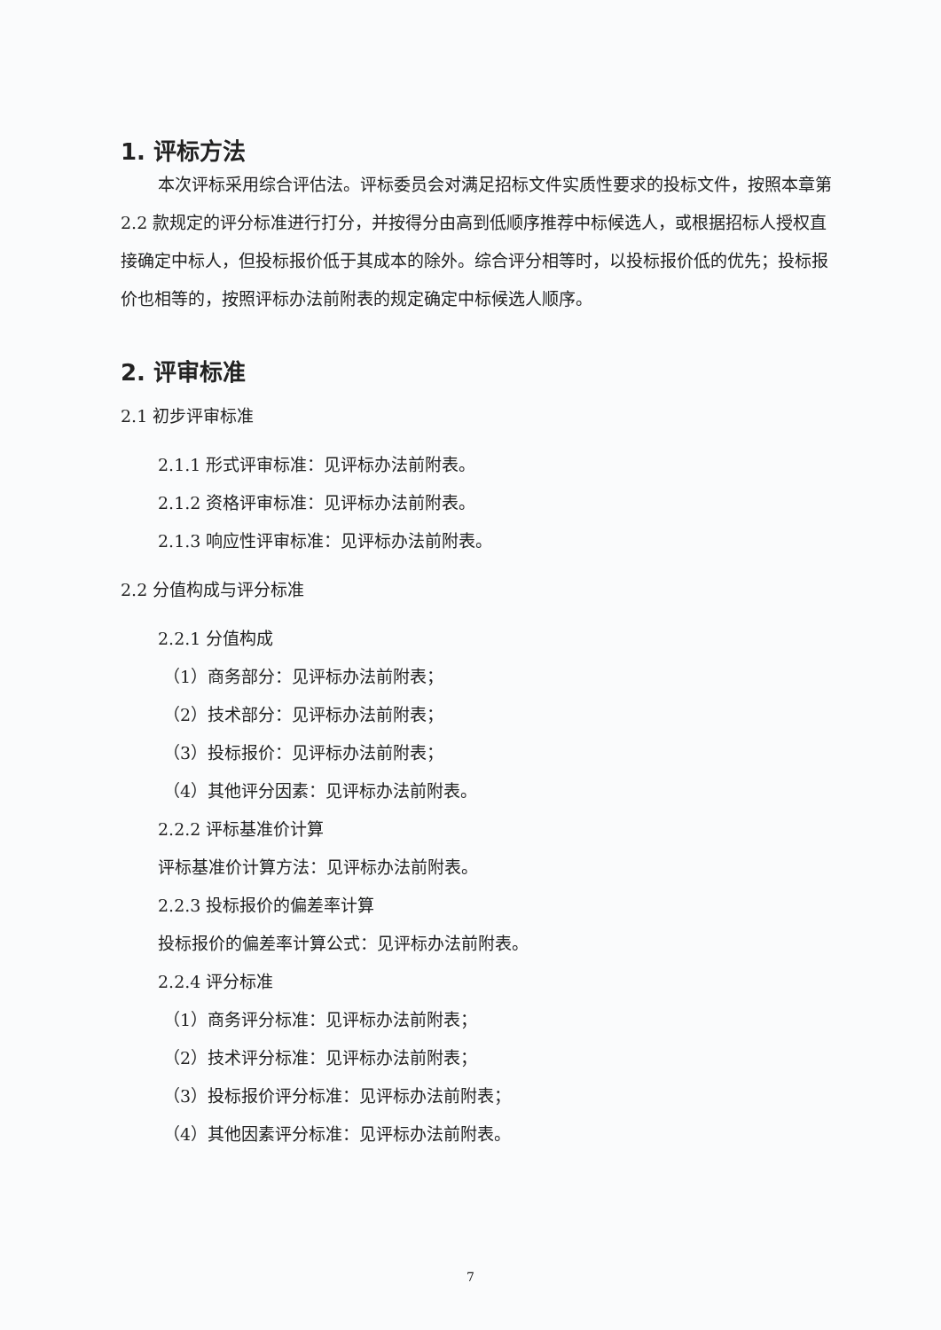1. 评标方法
本次评标采用综合评估法。评标委员会对满足招标文件实质性要求的投标文件，按照本章第 2.2 款规定的评分标准进行打分，并按得分由高到低顺序推荐中标候选人，或根据招标人授权直接确定中标人，但投标报价低于其成本的除外。综合评分相等时，以投标报价低的优先；投标报价也相等的，按照评标办法前附表的规定确定中标候选人顺序。
2. 评审标准
2.1 初步评审标准
2.1.1 形式评审标准：见评标办法前附表。
2.1.2 资格评审标准：见评标办法前附表。
2.1.3 响应性评审标准：见评标办法前附表。
2.2 分值构成与评分标准
2.2.1 分值构成
（1）商务部分：见评标办法前附表；
（2）技术部分：见评标办法前附表；
（3）投标报价：见评标办法前附表；
（4）其他评分因素：见评标办法前附表。
2.2.2 评标基准价计算
评标基准价计算方法：见评标办法前附表。
2.2.3 投标报价的偏差率计算
投标报价的偏差率计算公式：见评标办法前附表。
2.2.4 评分标准
（1）商务评分标准：见评标办法前附表；
（2）技术评分标准：见评标办法前附表；
（3）投标报价评分标准：见评标办法前附表；
（4）其他因素评分标准：见评标办法前附表。
7